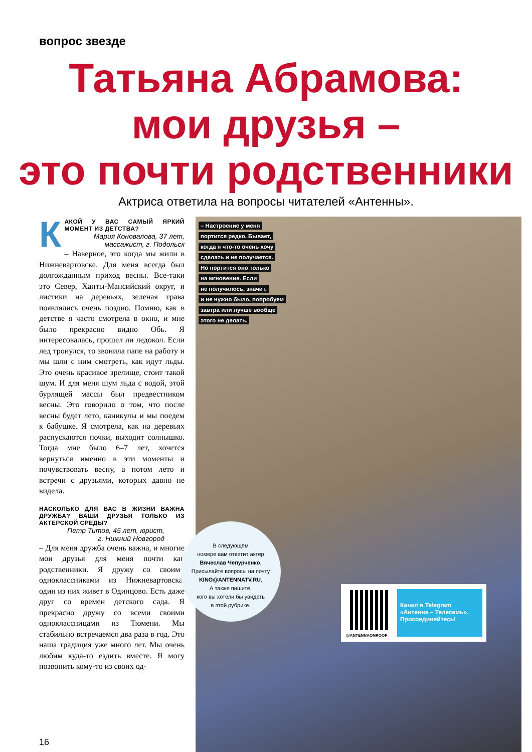вопрос звезде
Татьяна Абрамова:
мои друзья –
это почти родственники
Актриса ответила на вопросы читателей «Антенны».
– Настроение у меня
портится редко. Бывает,
когда я что-то очень хочу
сделать и не получается.
Но портится оно только
на мгновение. Если
не получилось, значит,
и не нужно было, попробуем
завтра или лучше вообще
этого не делать.
КАКОЙ У ВАС САМЫЙ ЯРКИЙ МОМЕНТ ИЗ ДЕТСТВА?
Мария Коновалова, 37 лет,
массажист, г. Подольск
– Наверное, это когда мы жили в Нижневартовске. Для меня всегда был долгожданным приход весны. Все-таки это Север, Ханты-Мансийский округ, и листики на деревьях, зеленая трава появлялись очень поздно. Помню, как в детстве я часто смотрела в окно, и мне было прекрасно видно Обь. Я интересовалась, прошел ли ледокол. Если лед тронулся, то звонила папе на работу и мы шли с ним смотреть, как идут льды. Это очень красивое зрелище, стоит такой шум. И для меня шум льда с водой, этой бурлящей массы был предвестником весны. Это говорило о том, что после весны будет лето, каникулы и мы поедем к бабушке. Я смотрела, как на деревьях распускаются почки, выходит солнышко. Тогда мне было 6–7 лет, хочется вернуться именно в эти моменты и почувствовать весну, а потом лето и встречи с друзьями, которых давно не видела.
НАСКОЛЬКО ДЛЯ ВАС В ЖИЗНИ ВАЖНА ДРУЖБА? ВАШИ ДРУЗЬЯ ТОЛЬКО ИЗ АКТЕРСКОЙ СРЕДЫ?
Петр Титов, 45 лет, юрист,
г. Нижний Новгород
– Для меня дружба очень важна, и многие мои друзья для меня почти как родственники. Я дружу со своими одноклассниками из Нижневартовска, один из них живет в Одинцово. Есть даже друг со времен детского сада. Я прекрасно дружу со всеми своими одноклассницами из Тюмени. Мы стабильно встречаемся два раза в год. Это наша традиция уже много лет. Мы очень любим куда-то ездить вместе. Я могу позвонить кому-то из своих од-
В следующем
номере вам ответит актер
Вячеслав Чепурченко.
Присылайте вопросы на почту
KINO@ANTENNATV.RU.
А также пишите,
кого вы хотели бы увидеть
в этой рубрике.
@ANTENNAONROOF
Канал в Telegram «Антенна – Телесемь». Присоединяйтесь!
16